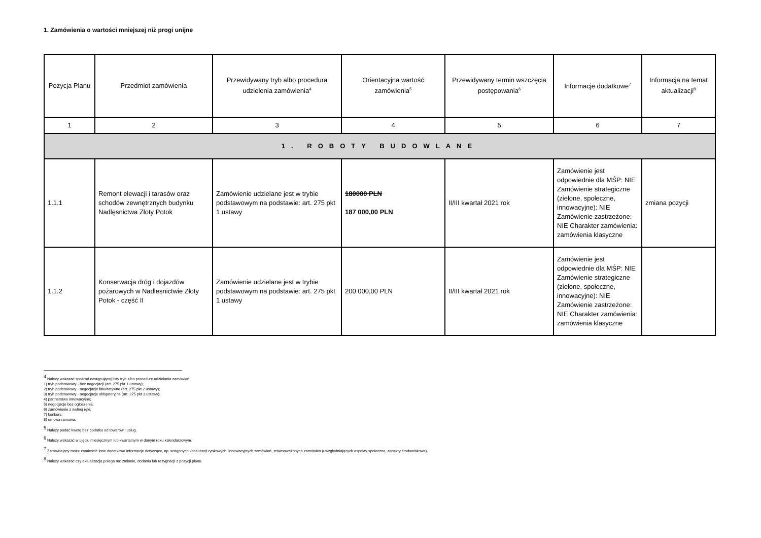1. Zamówienia o wartości mniejszej niż progi unijne
| Pozycja Planu | Przedmiot zamówienia | Przewidywany tryb albo procedura udzielenia zamówienia<sup>4</sup> | Orientacyjna wartość zamówienia<sup>5</sup> | Przewidywany termin wszczęcia postępowania<sup>6</sup> | Informacje dodatkowe<sup>7</sup> | Informacja na temat aktualizacji<sup>8</sup> |
| --- | --- | --- | --- | --- | --- | --- |
| 1 | 2 | 3 | 4 | 5 | 6 | 7 |
| 1. ROBOTY BUDOWLANE | | | | | | |
| 1.1.1 | Remont elewacji i tarasów oraz schodów zewnętrznych budynku Nadlęsnictwa Złoty Potok | Zamówienie udzielane jest w trybie podstawowym na podstawie: art. 275 pkt 1 ustawy | 180000 PLN 187 000,00 PLN | II/III kwartał 2021 rok | Zamówienie jest odpowiednie dla MŚP: NIE Zamówienie strategiczne (zielone, społeczne, innowacyjne): NIE Zamówienie zastrzeżone: NIE Charakter zamówienia: zamówienia klasyczne | zmiana pozycji |
| 1.1.2 | Konserwacja dróg i dojazdów pożarowych w Nadlesnictwie Złoty Potok - część II | Zamówienie udzielane jest w trybie podstawowym na podstawie: art. 275 pkt 1 ustawy | 200 000,00 PLN | II/III kwartał 2021 rok | Zamówienie jest odpowiednie dla MŚP: NIE Zamówienie strategiczne (zielone, społeczne, innowacyjne): NIE Zamówienie zastrzeżone: NIE Charakter zamówienia: zamówienia klasyczne | |
<sup>4</sup> Należy wskazać spośród następującej listy tryb albo procedurę udzielania zamówień:
1) tryb podstawowy - bez negocjacji (art. 275 pkt 1 ustawy);
2) tryb podstawowy - negocjacje fakultatywne (art. 275 pkt 2 ustawy);
3) tryb podstawowy - negocjacje obligatoryjne (art. 275 pkt 3 ustawy);
4) partnerstwo innowacyjne;
5) negocjacje bez ogłoszenia;
6) zamówienie z wolnej ręki;
7) konkurs;
8) umowa ramowa.
<sup>5</sup> Należy podać kwotę bez podatku od towarów i usług.
<sup>6</sup> Należy wskazać w ujęciu miesięcznym lub kwartalnym w danym roku kalendarzowym.
<sup>7</sup> Zamawiający może zamieścić inne dodatkowe informacje dotyczące, np. wstępnych konsultacji rynkowych, innowacyjnych zamówień, zrównoważonych zamówień (uwzględniających aspekty społeczne, aspekty środowiskowe).
<sup>8</sup> Należy wskazać czy aktualizacja polega na: zmianie, dodaniu lub rezygnacji z pozycji planu.